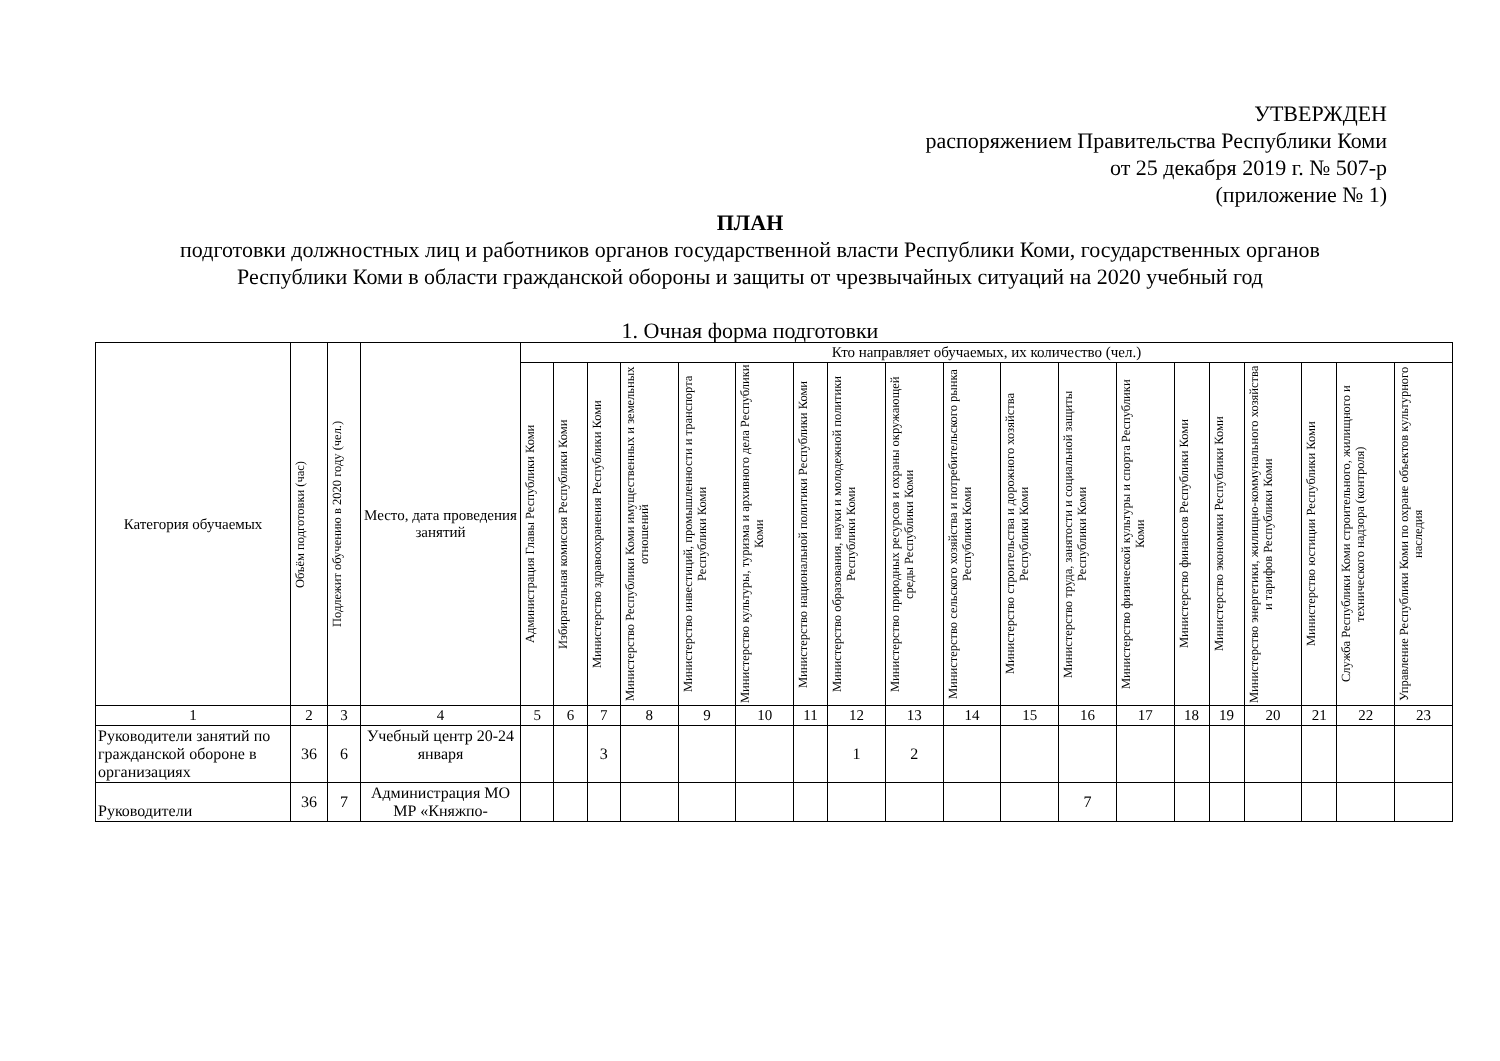УТВЕРЖДЕН
распоряжением Правительства Республики Коми
от 25 декабря 2019 г. № 507-р
(приложение № 1)
ПЛАН
подготовки должностных лиц и работников органов государственной власти Республики Коми, государственных органов Республики Коми в области гражданской обороны и защиты от чрезвычайных ситуаций на 2020 учебный год
1. Очная форма подготовки
| Категория обучаемых | Объём подготовки (час) | Подлежит обучению в 2020 году (чел.) | Место, дата проведения занятий | Кто направляет обучаемых, их количество (чел.) | | | | | | | | | | | | | | | | | | |
| --- | --- | --- | --- | --- | --- | --- | --- | --- | --- | --- | --- | --- | --- | --- | --- | --- | --- | --- | --- | --- | --- | --- |
| | | | | Администрация Главы Республики Коми | Избирательная комиссия Республики Коми | Министерство здравоохранения Республики Коми | Министерство Республики Коми имущественных и земельных отношений | Министерство инвестиций, промышленности и транспорта Республики Коми | Министерство культуры, туризма и архивного дела Республики Коми | Министерство национальной политики Республики Коми | Министерство образования, науки и молодежной политики Республики Коми | Министерство природных ресурсов и охраны окружающей среды Республики Коми | Министерство сельского хозяйства и потребительского рынка Республики Коми | Министерство строительства и дорожного хозяйства Республики Коми | Министерство труда, занятости и социальной защиты Республики Коми | Министерство физической культуры и спорта Республики Коми | Министерство финансов Республики Коми | Министерство экономики Республики Коми | Министерство энергетики, жилищно-коммунального хозяйства и тарифов Республики Коми | Министерство юстиции Республики Коми | Служба Республики Коми строительного, жилищного и технического надзора (контроля) | Управление Республики Коми по охране объектов культурного наследия |
| 1 | 2 | 3 | 4 | 5 | 6 | 7 | 8 | 9 | 10 | 11 | 12 | 13 | 14 | 15 | 16 | 17 | 18 | 19 | 20 | 21 | 22 | 23 |
| Руководители занятий по гражданской обороне в организациях | 36 | 6 | Учебный центр 20-24 января | | | 3 | | | | | 1 | 2 | | | | | | | | | | |
| Руководители | 36 | 7 | Администрация МО МР «Княжпо- | | | | | | | | | | | | 7 | | | | | | | |